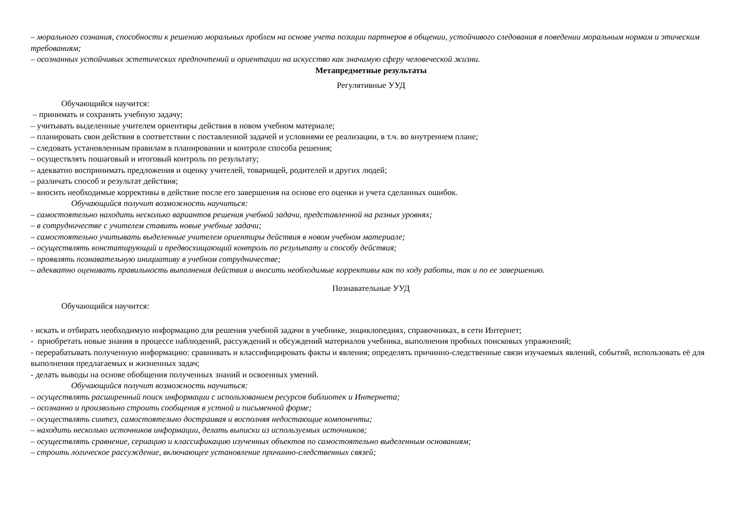– морального сознания, способности к решению моральных проблем на основе учета позиции партнеров в общении, устойчивого следования в поведении моральным нормам и этическим требованиям;
– осознанных устойчивых эстетических предпочтений и ориентации на искусство как значимую сферу человеческой жизни.
Метапредметные результаты
Регулятивные УУД
Обучающийся научится:
– принимать и сохранять учебную задачу;
– учитывать выделенные учителем ориентиры действия в новом учебном материале;
– планировать свои действия в соответствии с поставленной задачей и условиями ее реализации, в т.ч. во внутреннем плане;
– следовать установленным правилам в планировании и контроле способа решения;
– осуществлять пошаговый и итоговый контроль по результату;
– адекватно воспринимать предложения и оценку учителей, товарищей, родителей и других людей;
– различать способ и результат действия;
– вносить необходимые коррективы в действие после его завершения на основе его оценки и учета сделанных ошибок.
Обучающийся получит возможность научиться:
– самостоятельно находить несколько вариантов решения учебной задачи, представленной на разных уровнях;
– в сотрудничестве с учителем ставить новые учебные задачи;
– самостоятельно учитывать выделенные учителем ориентиры действия в новом учебном материале;
– осуществлять констатирующий и предвосхищающий контроль по результату и способу действия;
– проявлять познавательную инициативу в учебном сотрудничестве;
– адекватно оценивать правильность выполнения действия и вносить необходимые коррективы как по ходу работы, так и по ее завершению.
Познавательные УУД
Обучающийся научится:
- искать и отбирать необходимую информацию для решения учебной задачи в учебнике, энциклопедиях, справочниках, в сети Интернет;
- приобретать новые знания в процессе наблюдений, рассуждений и обсуждений материалов учебника, выполнения пробных поисковых упражнений;
- перерабатывать полученную информацию: сравнивать и классифицировать факты и явления; определять причинно-следственные связи изучаемых явлений, событий, использовать её для выполнения предлагаемых и жизненных задач;
- делать выводы на основе обобщения полученных знаний и освоенных умений.
Обучающийся получит возможность научиться:
– осуществлять расширенный поиск информации с использованием ресурсов библиотек и Интернета;
– осознанно и произвольно строить сообщения в устной и письменной форме;
– осуществлять синтез, самостоятельно достраивая и восполняя недостающие компоненты;
– находить несколько источников информации, делать выписки из используемых источников;
– осуществлять сравнение, сериацию и классификацию изученных объектов по самостоятельно выделенным основаниям;
– строить логическое рассуждение, включающее установление причинно-следственных связей;